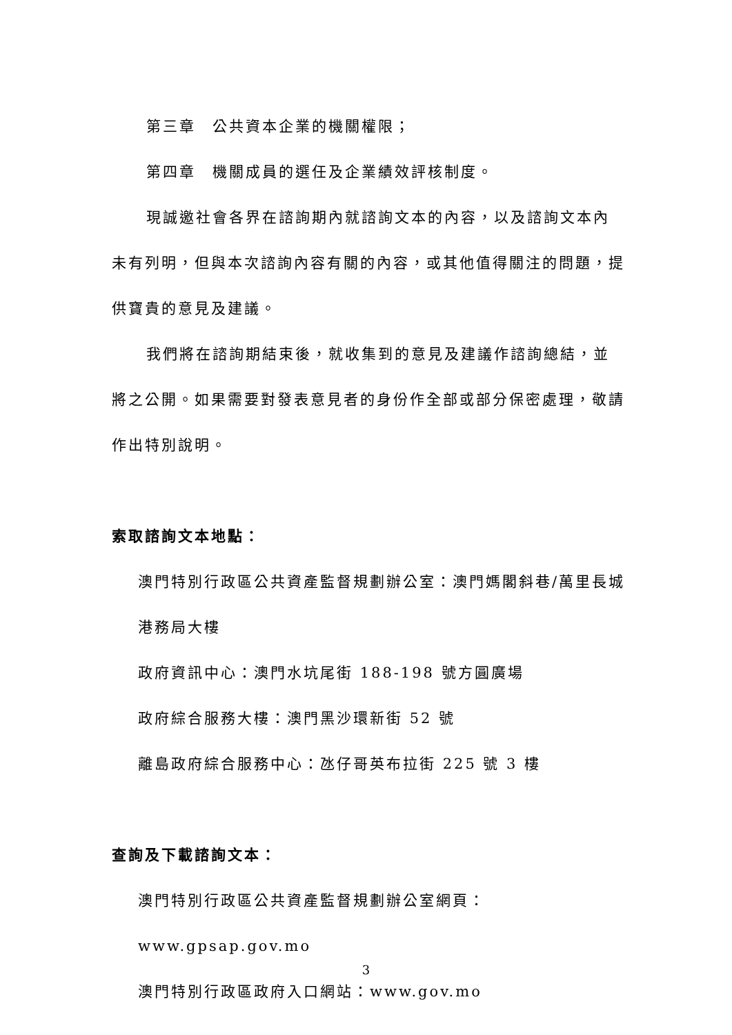第三章　公共資本企業的機關權限；
第四章　機關成員的選任及企業績效評核制度。
現誠邀社會各界在諮詢期內就諮詢文本的內容，以及諮詢文本內未有列明，但與本次諮詢內容有關的內容，或其他值得關注的問題，提供寶貴的意見及建議。
我們將在諮詢期結束後，就收集到的意見及建議作諮詢總結，並將之公開。如果需要對發表意見者的身份作全部或部分保密處理，敬請作出特別說明。
索取諮詢文本地點：
澳門特別行政區公共資產監督規劃辦公室：澳門媽閣斜巷/萬里長城港務局大樓
政府資訊中心：澳門水坑尾街 188-198 號方圓廣場
政府綜合服務大樓：澳門黑沙環新街 52 號
離島政府綜合服務中心：氹仔哥英布拉街 225 號 3 樓
查詢及下載諮詢文本：
澳門特別行政區公共資產監督規劃辦公室網頁：www.gpsap.gov.mo
澳門特別行政區政府入口網站：www.gov.mo
3